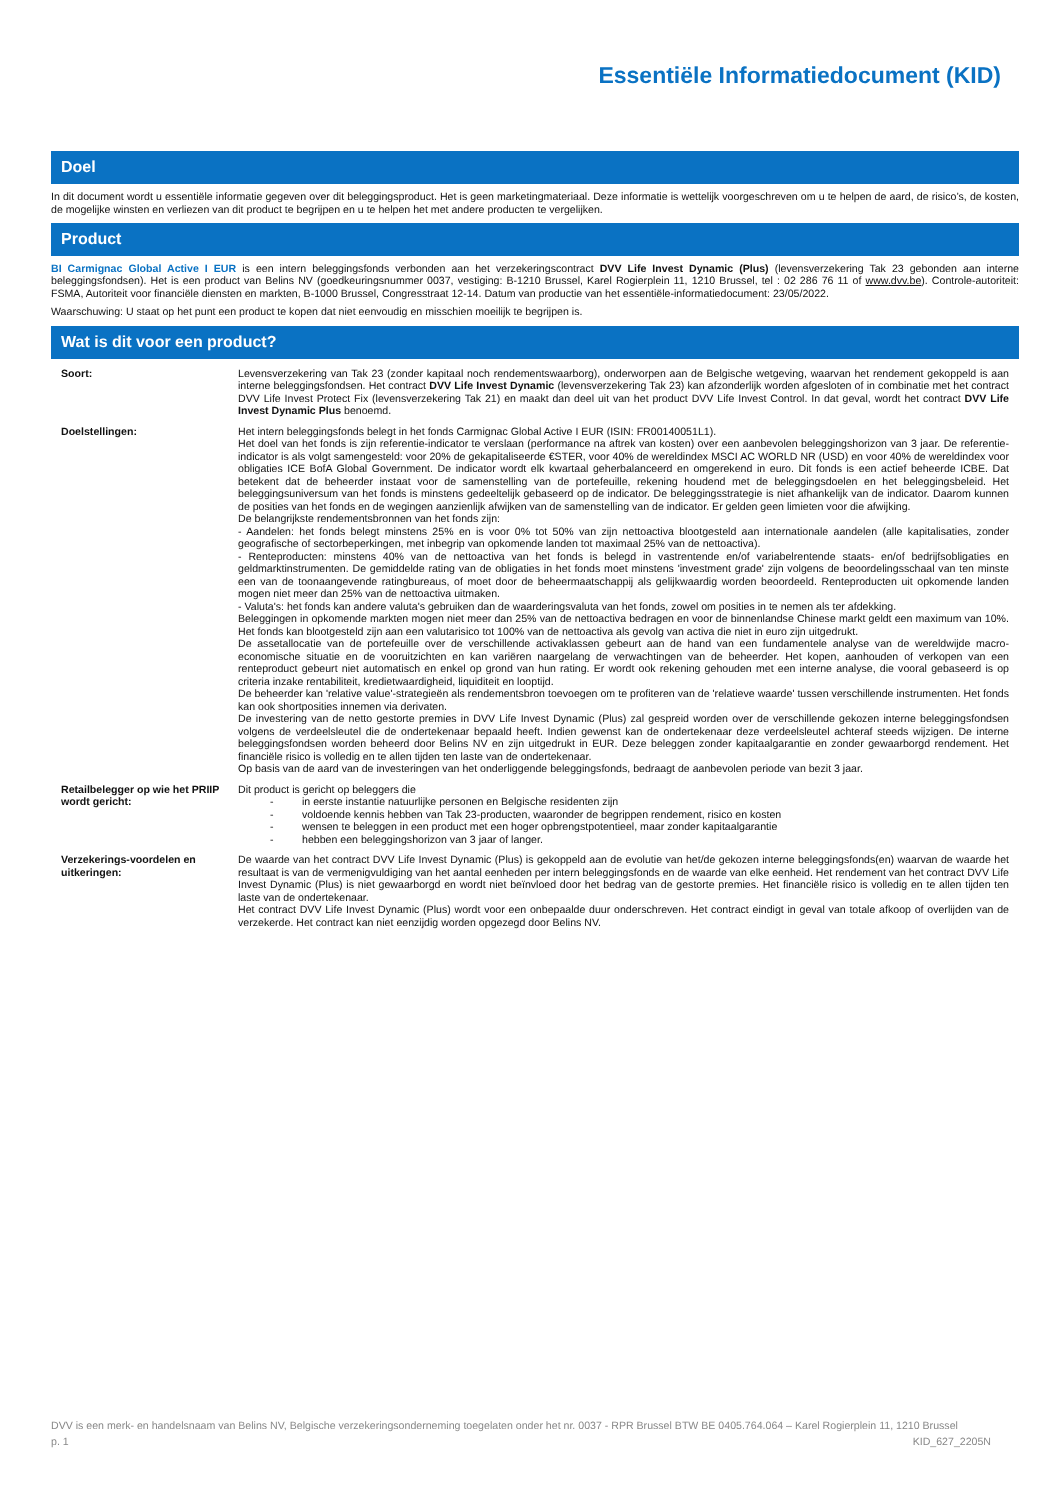Essentiële Informatiedocument (KID)
Doel
In dit document wordt u essentiële informatie gegeven over dit beleggingsproduct. Het is geen marketingmateriaal. Deze informatie is wettelijk voorgeschreven om u te helpen de aard, de risico’s, de kosten, de mogelijke winsten en verliezen van dit product te begrijpen en u te helpen het met andere producten te vergelijken.
Product
BI Carmignac Global Active I EUR is een intern beleggingsfonds verbonden aan het verzekeringscontract DVV Life Invest Dynamic (Plus) (levensverzekering Tak 23 gebonden aan interne beleggingsfondsen). Het is een product van Belins NV (goedkeuringsnummer 0037, vestiging: B-1210 Brussel, Karel Rogierplein 11, 1210 Brussel, tel : 02 286 76 11 of www.dvv.be). Controle-autoriteit: FSMA, Autoriteit voor financiële diensten en markten, B-1000 Brussel, Congresstraat 12-14. Datum van productie van het essentiële-informatiedocument: 23/05/2022.
Waarschuwing: U staat op het punt een product te kopen dat niet eenvoudig en misschien moeilijk te begrijpen is.
Wat is dit voor een product?
Soort: Levensverzekering van Tak 23 (zonder kapitaal noch rendementswaarborg), onderworpen aan de Belgische wetgeving, waarvan het rendement gekoppeld is aan interne beleggingsfondsen. Het contract DVV Life Invest Dynamic (levensverzekering Tak 23) kan afzonderlijk worden afgesloten of in combinatie met het contract DVV Life Invest Protect Fix (levensverzekering Tak 21) en maakt dan deel uit van het product DVV Life Invest Control. In dat geval, wordt het contract DVV Life Invest Dynamic Plus benoemd.
Doelstellingen: Het intern beleggingsfonds belegt in het fonds Carmignac Global Active I EUR (ISIN: FR00140051L1).
Het doel van het fonds is zijn referentie-indicator te verslaan (performance na aftrek van kosten) over een aanbevolen beleggingshorizon van 3 jaar. De referentie-indicator is als volgt samengesteld: voor 20% de gekapitaliseerde €STER, voor 40% de wereldindex MSCI AC WORLD NR (USD) en voor 40% de wereldindex voor obligaties ICE BofA Global Government. De indicator wordt elk kwartaal geherbalanceerd en omgerekend in euro. Dit fonds is een actief beheerde ICBE. Dat betekent dat de beheerder instaat voor de samenstelling van de portefeuille, rekening houdend met de beleggingsdoelen en het beleggingsbeleid. Het beleggingsuniversum van het fonds is minstens gedeeltelijk gebaseerd op de indicator. De beleggingsstrategie is niet afhankelijk van de indicator. Daarom kunnen de posities van het fonds en de wegingen aanzienlijk afwijken van de samenstelling van de indicator. Er gelden geen limieten voor die afwijking.
De belangrijkste rendementsbronnen van het fonds zijn:
- Aandelen: het fonds belegt minstens 25% en is voor 0% tot 50% van zijn nettoactiva blootgesteld aan internationale aandelen (alle kapitalisaties, zonder geografische of sectorbeperkingen, met inbegrip van opkomende landen tot maximaal 25% van de nettoactiva).
- Renteproducten: minstens 40% van de nettoactiva van het fonds is belegd in vastrentende en/of variabelrentende staats- en/of bedrijfsobligaties en geldmarktinstrumenten. De gemiddelde rating van de obligaties in het fonds moet minstens 'investment grade' zijn volgens de beoordelingsschaal van ten minste een van de toonaangevende ratingbureaus, of moet door de beheermaatschappij als gelijkwaardig worden beoordeeld. Renteproducten uit opkomende landen mogen niet meer dan 25% van de nettoactiva uitmaken.
- Valuta's: het fonds kan andere valuta's gebruiken dan de waarderingsvaluta van het fonds, zowel om posities in te nemen als ter afdekking.
Beleggingen in opkomende markten mogen niet meer dan 25% van de nettoactiva bedragen en voor de binnenlandse Chinese markt geldt een maximum van 10%. Het fonds kan blootgesteld zijn aan een valutarisico tot 100% van de nettoactiva als gevolg van activa die niet in euro zijn uitgedrukt.
De assetallocatie van de portefeuille over de verschillende activaklassen gebeurt aan de hand van een fundamentele analyse van de wereldwijde macro-economische situatie en de vooruitzichten en kan variëren naargelang de verwachtingen van de beheerder. Het kopen, aanhouden of verkopen van een renteproduct gebeurt niet automatisch en enkel op grond van hun rating. Er wordt ook rekening gehouden met een interne analyse, die vooral gebaseerd is op criteria inzake rentabiliteit, kredietwaardigheid, liquiditeit en looptijd.
De beheerder kan 'relative value'-strategieën als rendementsbron toevoegen om te profiteren van de 'relatieve waarde' tussen verschillende instrumenten. Het fonds kan ook shortposities innemen via derivaten.
De investering van de netto gestorte premies in DVV Life Invest Dynamic (Plus) zal gespreid worden over de verschillende gekozen interne beleggingsfondsen volgens de verdeelsleutel die de ondertekenaar bepaald heeft. Indien gewenst kan de ondertekenaar deze verdeelsleutel achteraf steeds wijzigen. De interne beleggingsfondsen worden beheerd door Belins NV en zijn uitgedrukt in EUR. Deze beleggen zonder kapitaalgarantie en zonder gewaarborgd rendement. Het financiële risico is volledig en te allen tijden ten laste van de ondertekenaar.
Op basis van de aard van de investeringen van het onderliggende beleggingsfonds, bedraagt de aanbevolen periode van bezit 3 jaar.
Retailbelegger op wie het PRIIP wordt gericht:
Dit product is gericht op beleggers die
- in eerste instantie natuurlijke personen en Belgische residenten zijn
- voldoende kennis hebben van Tak 23-producten, waaronder de begrippen rendement, risico en kosten
- wensen te beleggen in een product met een hoger opbrengstpotentieel, maar zonder kapitaalgarantie
- hebben een beleggingshorizon van 3 jaar of langer.
Verzekerings-voordelen en uitkeringen:
De waarde van het contract DVV Life Invest Dynamic (Plus) is gekoppeld aan de evolutie van het/de gekozen interne beleggingsfonds(en) waarvan de waarde het resultaat is van de vermenigvuldiging van het aantal eenheden per intern beleggingsfonds en de waarde van elke eenheid. Het rendement van het contract DVV Life Invest Dynamic (Plus) is niet gewaarborgd en wordt niet beïnvloed door het bedrag van de gestorte premies. Het financiële risico is volledig en te allen tijden ten laste van de ondertekenaar.
Het contract DVV Life Invest Dynamic (Plus) wordt voor een onbepaalde duur onderschreven. Het contract eindigt in geval van totale afkoop of overlijden van de verzekerde. Het contract kan niet eenzijdig worden opgezegd door Belins NV.
DVV is een merk- en handelsnaam van Belins NV, Belgische verzekeringsonderneming toegelaten onder het nr. 0037 - RPR Brussel BTW BE 0405.764.064 – Karel Rogierplein 11, 1210 Brussel
p. 1 KID_627_2205N